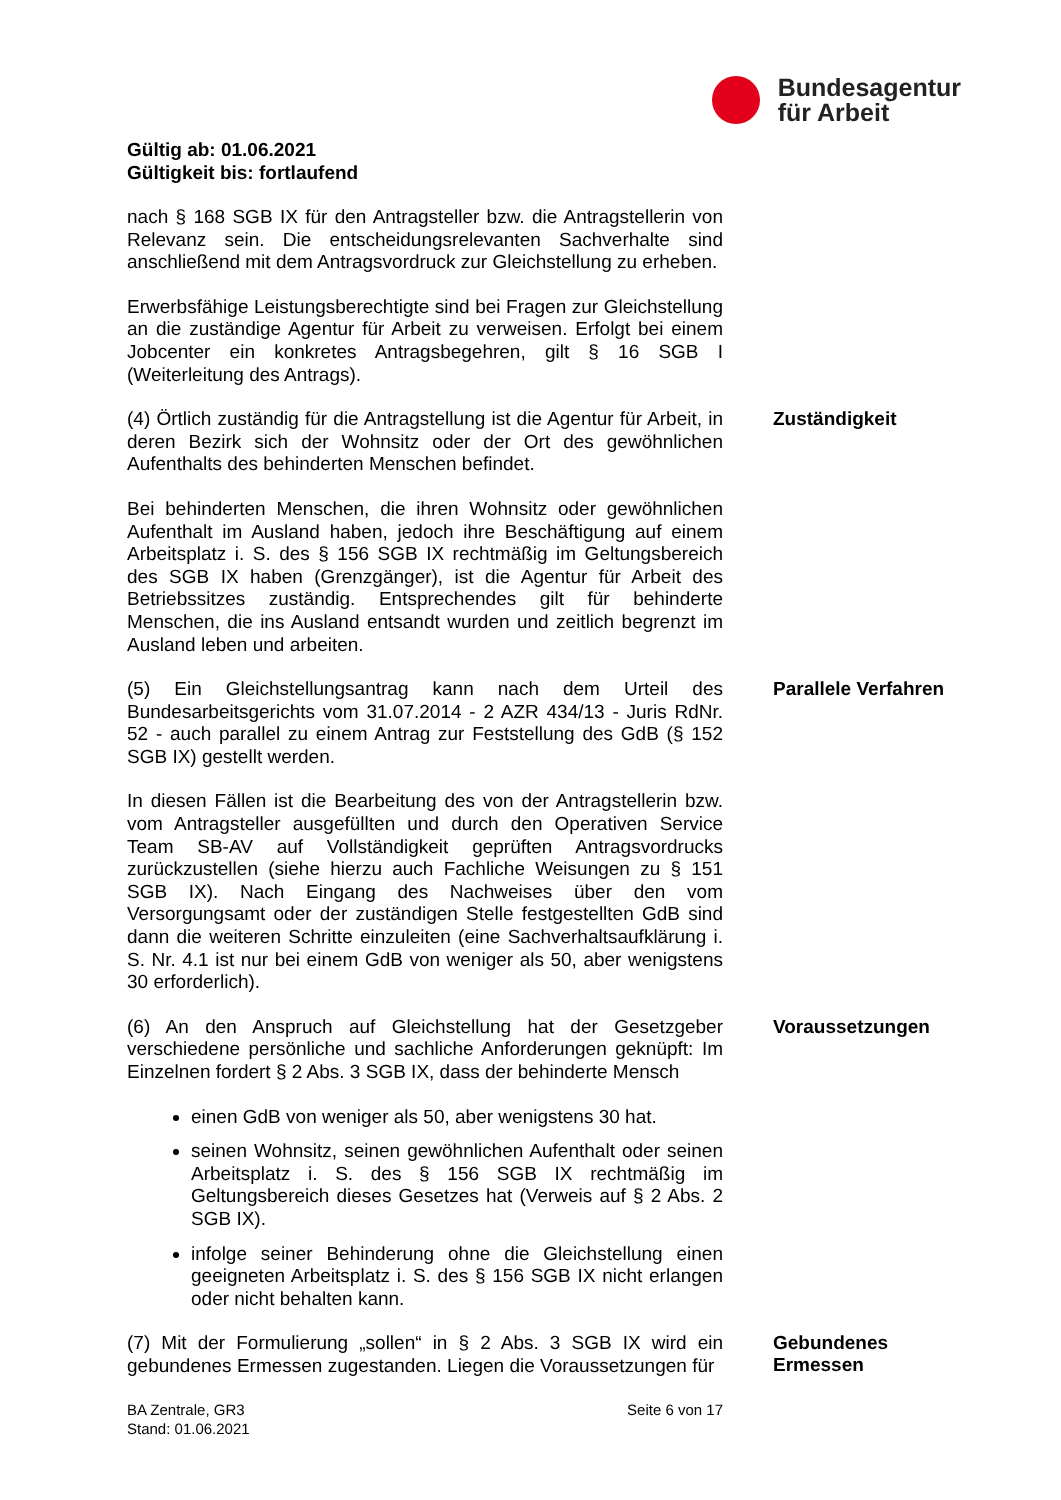Bundesagentur
für Arbeit
Gültig ab: 01.06.2021
Gültigkeit bis: fortlaufend
nach § 168 SGB IX für den Antragsteller bzw. die Antragstellerin von Relevanz sein. Die entscheidungsrelevanten Sachverhalte sind anschließend mit dem Antragsvordruck zur Gleichstellung zu erheben.
Erwerbsfähige Leistungsberechtigte sind bei Fragen zur Gleichstellung an die zuständige Agentur für Arbeit zu verweisen. Erfolgt bei einem Jobcenter ein konkretes Antragsbegehren, gilt § 16 SGB I (Weiterleitung des Antrags).
(4) Örtlich zuständig für die Antragstellung ist die Agentur für Arbeit, in deren Bezirk sich der Wohnsitz oder der Ort des gewöhnlichen Aufenthalts des behinderten Menschen befindet.
Zuständigkeit
Bei behinderten Menschen, die ihren Wohnsitz oder gewöhnlichen Aufenthalt im Ausland haben, jedoch ihre Beschäftigung auf einem Arbeitsplatz i. S. des § 156 SGB IX rechtmäßig im Geltungsbereich des SGB IX haben (Grenzgänger), ist die Agentur für Arbeit des Betriebssitzes zuständig. Entsprechendes gilt für behinderte Menschen, die ins Ausland entsandt wurden und zeitlich begrenzt im Ausland leben und arbeiten.
(5) Ein Gleichstellungsantrag kann nach dem Urteil des Bundesarbeitsgerichts vom 31.07.2014 - 2 AZR 434/13 - Juris RdNr. 52 - auch parallel zu einem Antrag zur Feststellung des GdB (§ 152 SGB IX) gestellt werden.
Parallele Verfahren
In diesen Fällen ist die Bearbeitung des von der Antragstellerin bzw. vom Antragsteller ausgefüllten und durch den Operativen Service Team SB-AV auf Vollständigkeit geprüften Antragsvordrucks zurückzustellen (siehe hierzu auch Fachliche Weisungen zu § 151 SGB IX). Nach Eingang des Nachweises über den vom Versorgungsamt oder der zuständigen Stelle festgestellten GdB sind dann die weiteren Schritte einzuleiten (eine Sachverhaltsaufklärung i. S. Nr. 4.1 ist nur bei einem GdB von weniger als 50, aber wenigstens 30 erforderlich).
(6) An den Anspruch auf Gleichstellung hat der Gesetzgeber verschiedene persönliche und sachliche Anforderungen geknüpft: Im Einzelnen fordert § 2 Abs. 3 SGB IX, dass der behinderte Mensch
einen GdB von weniger als 50, aber wenigstens 30 hat.
seinen Wohnsitz, seinen gewöhnlichen Aufenthalt oder seinen Arbeitsplatz i. S. des § 156 SGB IX rechtmäßig im Geltungsbereich dieses Gesetzes hat (Verweis auf § 2 Abs. 2 SGB IX).
infolge seiner Behinderung ohne die Gleichstellung einen geeigneten Arbeitsplatz i. S. des § 156 SGB IX nicht erlangen oder nicht behalten kann.
Voraussetzungen
(7) Mit der Formulierung „sollen“ in § 2 Abs. 3 SGB IX wird ein gebundenes Ermessen zugestanden. Liegen die Voraussetzungen für
Gebundenes Ermessen
BA Zentrale, GR3
Stand: 01.06.2021
Seite 6 von 17